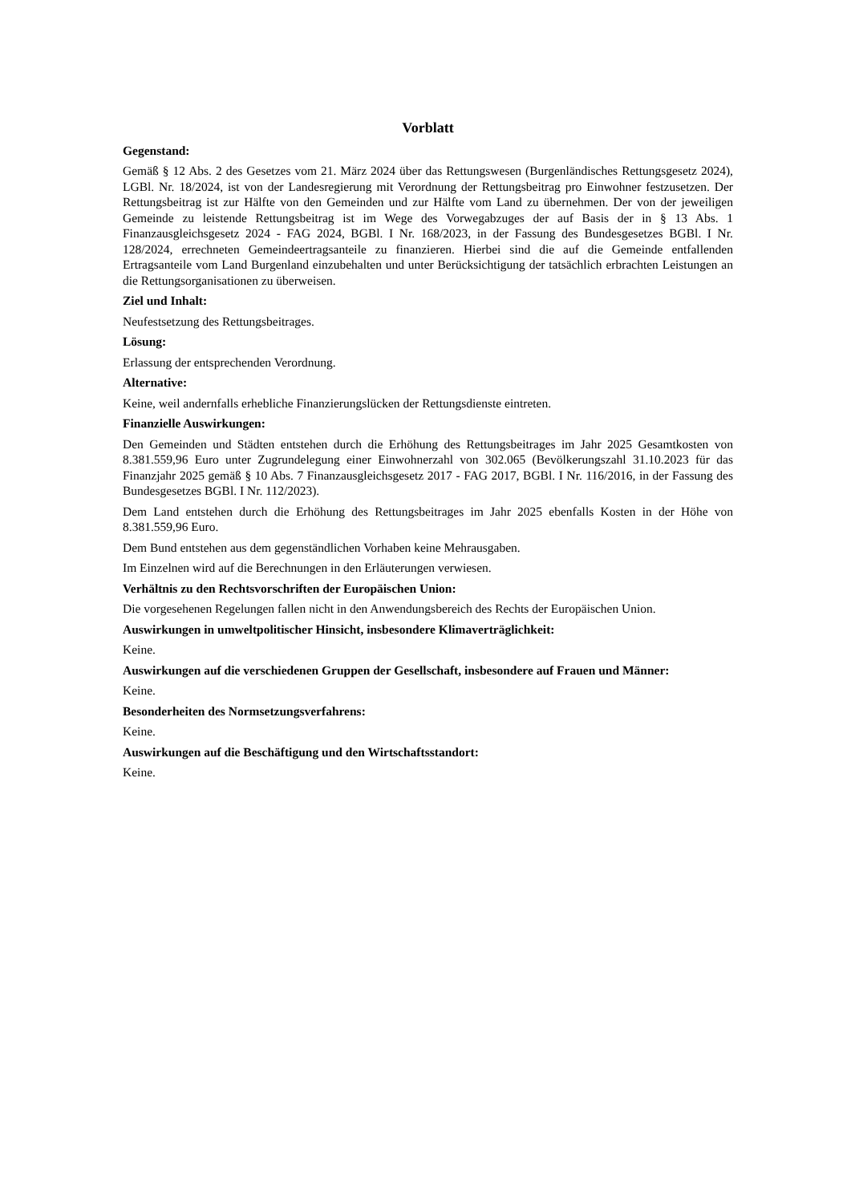Vorblatt
Gegenstand:
Gemäß § 12 Abs. 2 des Gesetzes vom 21. März 2024 über das Rettungswesen (Burgenländisches Rettungsgesetz 2024), LGBl. Nr. 18/2024, ist von der Landesregierung mit Verordnung der Rettungsbeitrag pro Einwohner festzusetzen. Der Rettungsbeitrag ist zur Hälfte von den Gemeinden und zur Hälfte vom Land zu übernehmen. Der von der jeweiligen Gemeinde zu leistende Rettungsbeitrag ist im Wege des Vorwegabzuges der auf Basis der in § 13 Abs. 1 Finanzausgleichsgesetz 2024 - FAG 2024, BGBl. I Nr. 168/2023, in der Fassung des Bundesgesetzes BGBl. I Nr. 128/2024, errechneten Gemeindeertragsanteile zu finanzieren. Hierbei sind die auf die Gemeinde entfallenden Ertragsanteile vom Land Burgenland einzubehalten und unter Berücksichtigung der tatsächlich erbrachten Leistungen an die Rettungsorganisationen zu überweisen.
Ziel und Inhalt:
Neufestsetzung des Rettungsbeitrages.
Lösung:
Erlassung der entsprechenden Verordnung.
Alternative:
Keine, weil andernfalls erhebliche Finanzierungslücken der Rettungsdienste eintreten.
Finanzielle Auswirkungen:
Den Gemeinden und Städten entstehen durch die Erhöhung des Rettungsbeitrages im Jahr 2025 Gesamtkosten von 8.381.559,96 Euro unter Zugrundelegung einer Einwohnerzahl von 302.065 (Bevölkerungszahl 31.10.2023 für das Finanzjahr 2025 gemäß § 10 Abs. 7 Finanzausgleichsgesetz 2017 - FAG 2017, BGBl. I Nr. 116/2016, in der Fassung des Bundesgesetzes BGBl. I Nr. 112/2023).
Dem Land entstehen durch die Erhöhung des Rettungsbeitrages im Jahr 2025 ebenfalls Kosten in der Höhe von 8.381.559,96 Euro.
Dem Bund entstehen aus dem gegenständlichen Vorhaben keine Mehrausgaben.
Im Einzelnen wird auf die Berechnungen in den Erläuterungen verwiesen.
Verhältnis zu den Rechtsvorschriften der Europäischen Union:
Die vorgesehenen Regelungen fallen nicht in den Anwendungsbereich des Rechts der Europäischen Union.
Auswirkungen in umweltpolitischer Hinsicht, insbesondere Klimaverträglichkeit:
Keine.
Auswirkungen auf die verschiedenen Gruppen der Gesellschaft, insbesondere auf Frauen und Männer:
Keine.
Besonderheiten des Normsetzungsverfahrens:
Keine.
Auswirkungen auf die Beschäftigung und den Wirtschaftsstandort:
Keine.